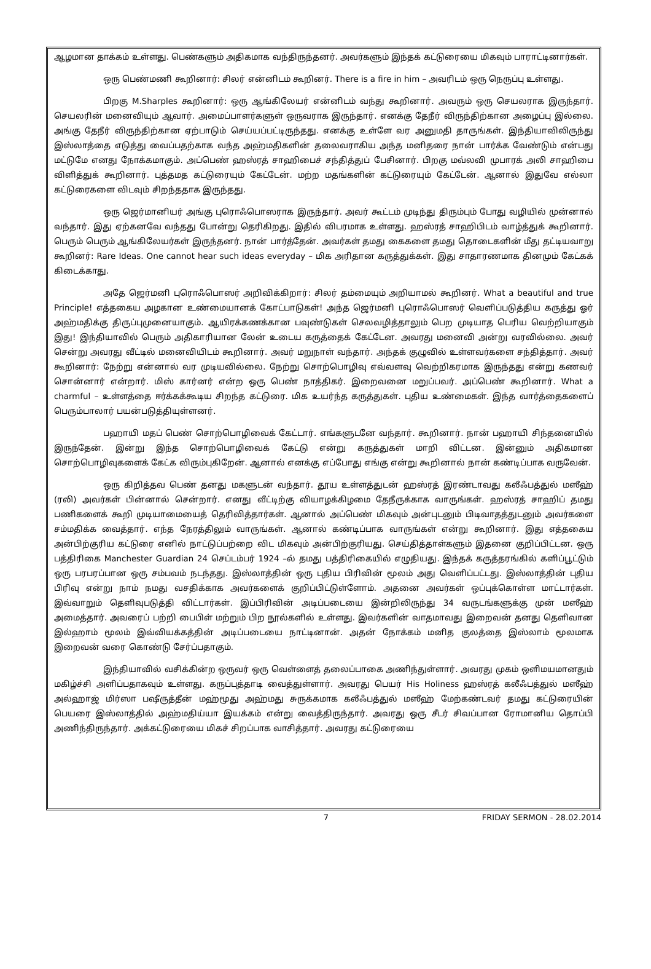ஆழமான தாக்கம் உள்ளது. பெண்களும் அதிகமாக வந்திருந்தனர். அவர்களும் இந்தக் கட்டுரையை மிகவும் பாராட்டினார்கள்.
ஒரு பெண்மணி கூறினார்: சிலர் என்னிடம் கூறினர். There is a fire in him – அவரிடம் ஒரு நெருப்பு உள்ளது.
பிறகு M.Sharples கூறினார்: ஒரு ஆங்கிலேயர் என்னிடம் வந்து கூறினார். அவரும் ஒரு செயலராக இருந்தார். செயலரின் மனைவியும் ஆவார். அமைப்பாளர்களுள் ஒருவராக இருந்தார். எனக்கு தேநீர் விருந்திற்கான அழைப்பு இல்லை. அங்கு தேநீர் விருந்திற்கான ஏற்பாடும் செய்யப்பட்டிருந்தது. எனக்கு உள்ளே வர அனுமதி தாருங்கள். இந்தியாவிலிருந்து இஸ்லாத்தை எடுத்து வைப்பதற்காக வந்த அஹ்மதிகளின் தலைவராகிய அந்த மனிதரை நான் பார்க்க வேண்டும் என்பது மட்டுமே எனது நோக்கமாகும். அப்பெண் ஹஸ்ரத் சாஹிபைச் சந்தித்துப் பேசினார். பிறகு மவ்லவி முபாரக் அலி சாஹிபை விளித்துக் கூறினார். புத்தமத கட்டுரையும் கேட்டேன். மற்ற மதங்களின் கட்டுரையும் கேட்டேன். ஆனால் இதுவே எல்லா கட்டுரைகளை விடவும் சிறந்ததாக இருந்தது.
ஒரு ஜெர்மானியர் அங்கு புரொஃபொஸராக இருந்தார். அவர் கூட்டம் முடிந்து திரும்பும் போது வழியில் முன்னால் வந்தார். இது ஏற்கனவே வந்தது போன்று தெரிகிறது. இதில் விபரமாக உள்ளது. ஹஸ்ரத் சாஹிபிடம் வாழ்த்துக் கூறினார். பெரும் பெரும் ஆங்கிலேயர்கள் இருந்தனர். நான் பார்த்தேன். அவர்கள் தமது கைகளை தமது தொடைகளின் மீது தட்டியவாறு கூறினர்: Rare Ideas. One cannot hear such ideas everyday – மிக அரிதான கருத்துக்கள். இது சாதாரணமாக தினமும் கேட்கக் கிடைக்காது.
அதே ஜெர்மனி புரொஃபொஸர் அறிவிக்கிறார்: சிலர் தம்மையும் அறியாமல் கூறினர். What a beautiful and true Principle! எத்தகைய அழகான உண்மையானக் கோட்பாடுகள்! அந்த ஜெர்மனி புரொஃபொஸர் வெளிப்படுத்திய கருத்து ஓர் அஹ்மதிக்கு திருப்புமுனையாகும். ஆயிரக்கணக்கான பவுண்டுகள் செலவழித்தாலும் பெற முடியாத பெரிய வெற்றியாகும் இது! இந்தியாவில் பெரும் அதிகாரியான லேன் உடைய கருத்தைக் கேட்டேன. அவரது மனைவி அன்று வரவில்லை. அவர் சென்று அவரது வீட்டில் மனைவியிடம் கூறினார். அவர் மறுநாள் வந்தார். அந்தக் குழுவில் உள்ளவர்களை சந்தித்தார். அவர் கூறினார்: நேற்று என்னால் வர முடியவில்லை. நேற்று சொற்பொழிவு எவ்வளவு வெற்றிகரமாக இருந்தது என்று கணவர் சொன்னார் என்றார். மிஸ் கார்னர் என்ற ஒரு பெண் நாத்திகர். இறைவனை மறுப்பவர். அப்பெண் கூறினார். What a charmful – உள்ளத்தை ஈர்க்கக்கூடிய சிறந்த கட்டுரை. மிக உயர்ந்த கருத்துகள். புதிய உண்மைகள். இந்த வார்த்தைகளைப் பெரும்பாலார் பயன்படுத்தியுள்ளனர்.
பஹாயி மதப் பெண் சொற்பொழிவைக் கேட்டார். எங்களுடனே வந்தார். கூறினார். நான் பஹாயி சிந்தனையில் இருந்தேன். இன்று இந்த சொற்பொழிவைக் கேட்டு என்று கருத்துகள் மாறி விட்டன. இன்னும் அதிகமான சொற்பொழிவுகளைக் கேட்க விரும்புகிறேன். ஆனால் எனக்கு எப்போது எங்கு என்று கூறினால் நான் கண்டிப்பாக வருவேன்.
ஒரு கிறித்தவ பெண் தனது மகளுடன் வந்தார். தூய உள்ளத்துடன் ஹஸ்ரத் இரண்டாவது கலீஃபத்துல் மஸீஹ் (ரலி) அவர்கள் பின்னால் சென்றார். எனது வீட்டிற்கு வியாழக்கிழமை தேநீருக்காக வாருங்கள். ஹஸ்ரத் சாஹிப் தமது பணிகளைக் கூறி முடியாமையைத் தெரிவித்தார்கள். ஆனால் அப்பெண் மிகவும் அன்புடனும் பிடிவாதத்துடனும் அவர்களை சம்மதிக்க வைத்தார். எந்த நேரத்திலும் வாருங்கள். ஆனால் கண்டிப்பாக வாருங்கள் என்று கூறினார். இது எத்தகைய அன்பிற்குரிய கட்டுரை எனில் நாட்டுப்பற்றை விட மிகவும் அன்பிற்குரியது. செய்தித்தாள்களும் இதனை குறிப்பிட்டன. ஒரு பத்திரிகை Manchester Guardian 24 செப்டம்பர் 1924 –ல் தமது பத்திரிகையில் எழுதியது. இந்தக் கருத்தரங்கில் களிப்பூட்டும் ஒரு பரபரப்பான ஒரு சம்பவம் நடந்தது. இஸ்லாத்தின் ஒரு புதிய பிரிவின் மூலம் அது வெளிப்பட்டது. இஸ்லாத்தின் புதிய பிரிவு என்று நாம் நமது வசதிக்காக அவர்களைக் குறிப்பிட்டுள்ளோம். அதனை அவர்கள் ஒப்புக்கொள்ள மாட்டார்கள். இவ்வாறும் தெளிவுபடுத்தி விட்டார்கள். இப்பிரிவின் அடிப்படையை இன்றிலிருந்து 34 வருடங்களுக்கு முன் மஸீஹ் அமைத்தார். அவரைப் பற்றி பைபிள் மற்றும் பிற நூல்களில் உள்ளது. இவர்களின் வாதமாவது இறைவன் தனது தெளிவான இல்ஹாம் மூலம் இவ்வியக்கத்தின் அடிப்படையை நாட்டினான். அதன் நோக்கம் மனித குலத்தை இஸ்லாம் மூலமாக இறைவன் வரை கொண்டு சேர்ப்பதாகும்.
இந்தியாவில் வசிக்கின்ற ஒருவர் ஒரு வெள்ளைத் தலைப்பாகை அணிந்துள்ளார். அவரது முகம் ஒளிமயமானதும் மகிழ்ச்சி அளிப்பதாகவும் உள்ளது. கருப்புத்தாடி வைத்துள்ளார். அவரது பெயர் His Holiness ஹஸ்ரத் கலீஃபத்துல் மஸீஹ் அல்ஹாஜ் மிர்ஸா பஷீருத்தீன் மஹ்மூது அஹ்மது சுருக்கமாக கலீஃபத்துல் மஸீஹ் மேற்கண்டவர் தமது கட்டுரையின் பெயரை இஸ்லாத்தில் அஹ்மதிய்யா இயக்கம் என்று வைத்திருந்தார். அவரது ஒரு சீடர் சிவப்பான ரோமானிய தொப்பி அணிந்திருந்தார். அக்கட்டுரையை மிகச் சிறப்பாக வாசித்தார். அவரது கட்டுரையை
7 FRIDAY SERMON - 28.02.2014